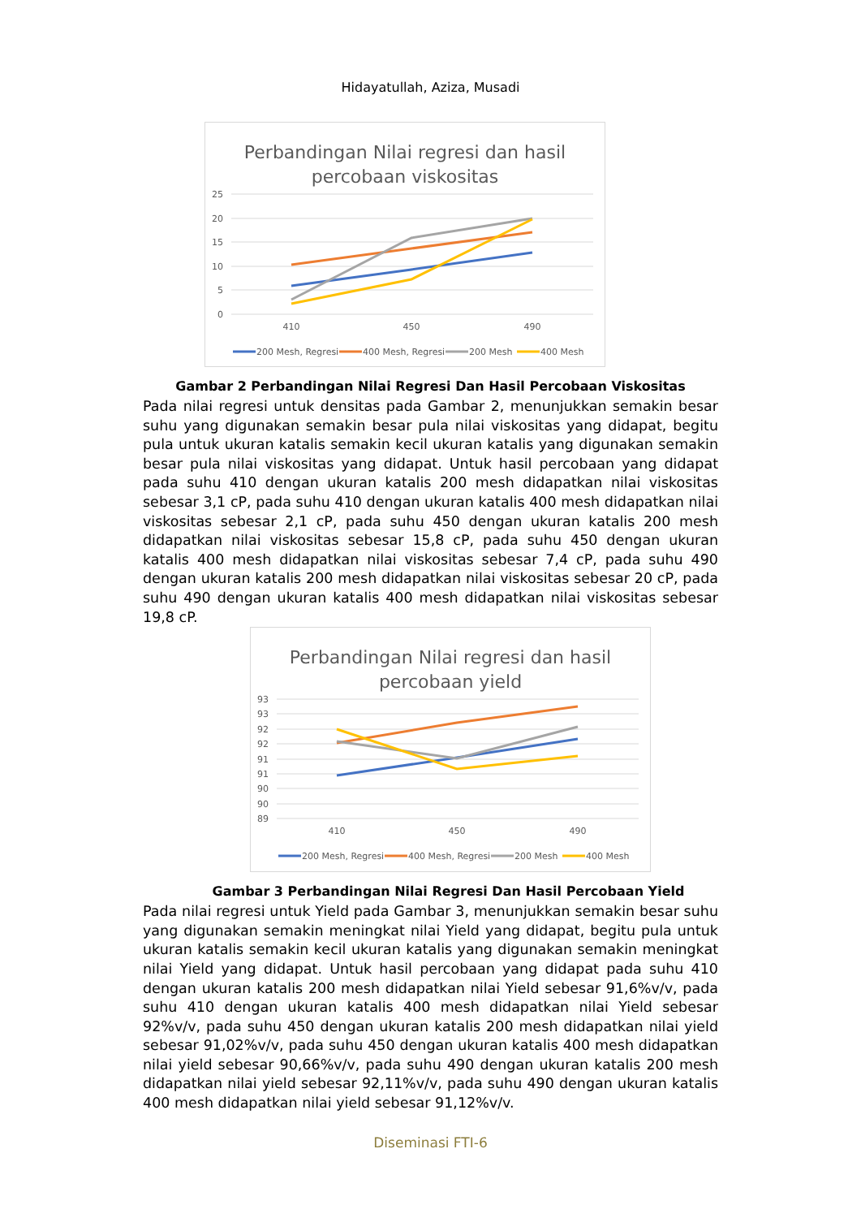Hidayatullah, Aziza, Musadi
Perbandingan Nilai regresi dan hasil
percobaan viskositas
25
20
15
10
5
0
410
450
490
200 Mesh, Regresi
400 Mesh, Regresi
200 Mesh
400 Mesh
Gambar 2 Perbandingan Nilai Regresi Dan Hasil Percobaan Viskositas
Pada nilai regresi untuk densitas pada Gambar 2, menunjukkan semakin besar suhu yang digunakan semakin besar pula nilai viskositas yang didapat, begitu pula untuk ukuran katalis semakin kecil ukuran katalis yang digunakan semakin besar pula nilai viskositas yang didapat. Untuk hasil percobaan yang didapat pada suhu 410 dengan ukuran katalis 200 mesh didapatkan nilai viskositas sebesar 3,1 cP, pada suhu 410 dengan ukuran katalis 400 mesh didapatkan nilai viskositas sebesar 2,1 cP, pada suhu 450 dengan ukuran katalis 200 mesh didapatkan nilai viskositas sebesar 15,8 cP, pada suhu 450 dengan ukuran katalis 400 mesh didapatkan nilai viskositas sebesar 7,4 cP, pada suhu 490 dengan ukuran katalis 200 mesh didapatkan nilai viskositas sebesar 20 cP, pada suhu 490 dengan ukuran katalis 400 mesh didapatkan nilai viskositas sebesar 19,8 cP.
Perbandingan Nilai regresi dan hasil
percobaan yield
93
93
92
92
91
91
90
90
89
410
450
490
200 Mesh, Regresi
400 Mesh, Regresi
200 Mesh
400 Mesh
Gambar 3 Perbandingan Nilai Regresi Dan Hasil Percobaan Yield
Pada nilai regresi untuk Yield pada Gambar 3, menunjukkan semakin besar suhu yang digunakan semakin meningkat nilai Yield yang didapat, begitu pula untuk ukuran katalis semakin kecil ukuran katalis yang digunakan semakin meningkat nilai Yield yang didapat. Untuk hasil percobaan yang didapat pada suhu 410 dengan ukuran katalis 200 mesh didapatkan nilai Yield sebesar 91,6%v/v, pada suhu 410 dengan ukuran katalis 400 mesh didapatkan nilai Yield sebesar 92%v/v, pada suhu 450 dengan ukuran katalis 200 mesh didapatkan nilai yield sebesar 91,02%v/v, pada suhu 450 dengan ukuran katalis 400 mesh didapatkan nilai yield sebesar 90,66%v/v, pada suhu 490 dengan ukuran katalis 200 mesh didapatkan nilai yield sebesar 92,11%v/v, pada suhu 490 dengan ukuran katalis 400 mesh didapatkan nilai yield sebesar 91,12%v/v.
Diseminasi FTI-6